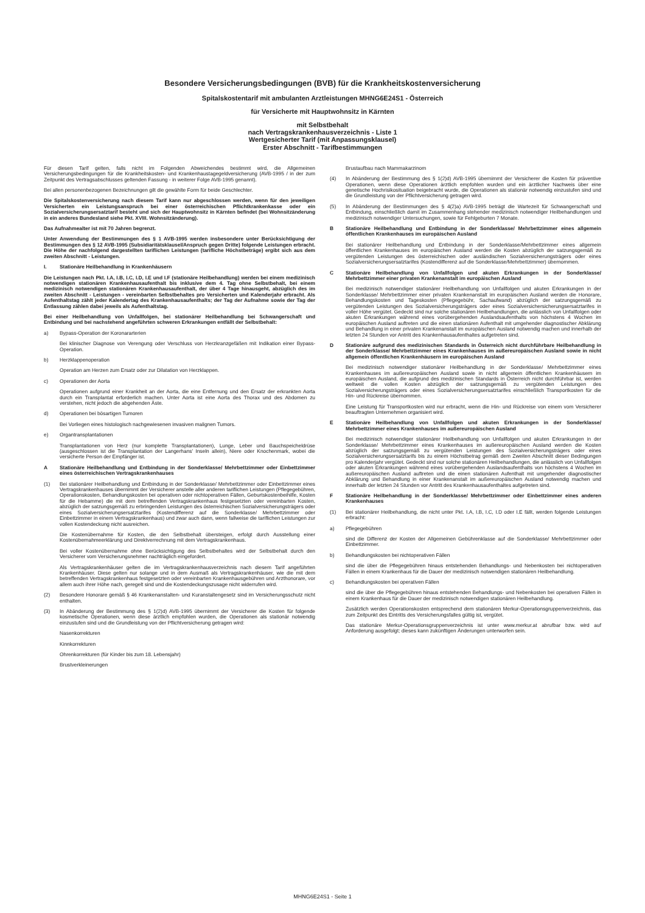Besondere Versicherungsbedingungen (BVB) für die Krankheitskostenversicherung
Spitalskostentarif mit ambulanten Arztleistungen MHNG6E24S1 - Österreich
für Versicherte mit Hauptwohnsitz in Kärnten
mit Selbstbehalt
nach Vertragskrankenhausverzeichnis - Liste 1
Wertgesicherter Tarif (mit Anpassungsklausel)
Erster Abschnitt - Tarifbestimmungen
Für diesen Tarif gelten, falls nicht im Folgenden Abweichendes bestimmt wird, die Allgemeinen Versicherungsbedingungen für die Krankheitskosten- und Krankenhaustagegeldversicherung (AVB-1995 / in der zum Zeitpunkt des Vertragsabschlusses geltenden Fassung - in weiterer Folge AVB-1995 genannt).
Bei allen personenbezogenen Bezeichnungen gilt die gewählte Form für beide Geschlechter.
Die Spitalskostenversicherung nach diesem Tarif kann nur abgeschlossen werden, wenn für den jeweiligen Versicherten ein Leistungsanspruch bei einer österreichischen Pflichtkrankenkasse oder ein Sozialversicherungsersatztarif besteht und sich der Hauptwohnsitz in Kärnten befindet (bei Wohnsitzänderung in ein anderes Bundesland siehe Pkt. XVIII. Wohnsitzänderung).
Das Aufnahmealter ist mit 70 Jahren begrenzt.
Unter Anwendung der Bestimmungen des § 1 AVB-1995 werden insbesondere unter Berücksichtigung der Bestimmungen des § 12 AVB-1995 (Subsidiaritätsklausel/Anspruch gegen Dritte) folgende Leistungen erbracht. Die Höhe der nachfolgend dargestellten tariflichen Leistungen (tarifliche Höchstbeträge) ergibt sich aus dem zweiten Abschnitt - Leistungen.
I. Stationäre Heilbehandlung in Krankenhäusern
Die Leistungen nach Pkt. I.A, I.B, I.C, I.D, I.E und I.F (stationäre Heilbehandlung) werden bei einem medizinisch notwendigen stationären Krankenhausaufenthalt bis inklusive dem 4. Tag ohne Selbstbehalt, bei einem medizinisch notwendigen stationären Krankenhausaufenthalt, der über 4 Tage hinausgeht, abzüglich des im zweiten Abschnitt - Leistungen - vereinbarten Selbstbehaltes pro Versicherten und Kalenderjahr erbracht. Als Aufenthaltstag zählt jeder Kalendertag des Krankenhausaufenthalts; der Tag der Aufnahme sowie der Tag der Entlassung zählen dabei jeweils als Aufenthaltstag.
Bei einer Heilbehandlung von Unfallfolgen, bei stationärer Heilbehandlung bei Schwangerschaft und Entbindung und bei nachstehend angeführten schweren Erkrankungen entfällt der Selbstbehalt:
a) Bypass-Operation der Koronararterien
Bei klinischer Diagnose von Verengung oder Verschluss von Herzkranzgefäßen mit Indikation einer Bypass-Operation.
b) Herzklappenoperation
Operation am Herzen zum Ersatz oder zur Dilatation von Herzklappen.
c) Operationen der Aorta
Operationen aufgrund einer Krankheit an der Aorta, die eine Entfernung und den Ersatz der erkrankten Aorta durch ein Transplantat erforderlich machen. Unter Aorta ist eine Aorta des Thorax und des Abdomen zu verstehen, nicht jedoch die abgehenden Äste.
d) Operationen bei bösartigen Tumoren
Bei Vorliegen eines histologisch nachgewiesenen invasiven malignen Tumors.
e) Organtransplantationen
Transplantationen von Herz (nur komplette Transplantationen), Lunge, Leber und Bauchspeicheldrüse (ausgeschlossen ist die Transplantation der Langerhans' Inseln allein), Niere oder Knochenmark, wobei die versicherte Person der Empfänger ist.
A Stationäre Heilbehandlung und Entbindung in der Sonderklasse/ Mehrbettzimmer oder Einbettzimmer eines österreichischen Vertragskrankenhauses
(1) Bei stationärer Heilbehandlung und Entbindung in der Sonderklasse/ Mehrbettzimmer oder Einbettzimmer eines Vertragskrankenhauses übernimmt der Versicherer anstelle aller anderen tariflichen Leistungen (Pflegegebühren, Operationskosten, Behandlungskosten bei operativen oder nichtoperativen Fällen, Geburtskostenbeihilfe, Kosten für die Hebamme) die mit dem betreffenden Vertragskrankenhaus festgesetzten oder vereinbarten Kosten, abzüglich der satzungsgemäß zu erbringenden Leistungen des österreichischen Sozialversicherungsträgers oder eines Sozialversicherungsersatztarifes (Kostendifferenz auf die Sonderklasse/ Mehrbettzimmer oder Einbettzimmer in einem Vertragskrankenhaus) und zwar auch dann, wenn fallweise die tariflichen Leistungen zur vollen Kostendeckung nicht ausreichen.
Die Kostenübernahme für Kosten, die den Selbstbehalt übersteigen, erfolgt durch Ausstellung einer Kostenübernahmeerklärung und Direktverrechnung mit dem Vertragskrankenhaus.
Bei voller Kostenübernahme ohne Berücksichtigung des Selbstbehaltes wird der Selbstbehalt durch den Versicherer vom Versicherungsnehmer nachträglich eingefordert.
Als Vertragskrankenhäuser gelten die im Vertragskrankenhausverzeichnis nach diesem Tarif angeführten Krankenhäuser. Diese gelten nur solange und in dem Ausmaß als Vertragskrankenhäuser, wie die mit dem betreffenden Vertragskrankenhaus festgesetzten oder vereinbarten Krankenhausgebühren und Arzthonorare, vor allem auch ihrer Höhe nach, geregelt sind und die Kostendeckungszusage nicht widerrufen wird.
(2) Besondere Honorare gemäß § 46 Krankenanstalten- und Kuranstaltengesetz sind im Versicherungsschutz nicht enthalten.
(3) In Abänderung der Bestimmung des § 1(2)d) AVB-1995 übernimmt der Versicherer die Kosten für folgende kosmetische Operationen, wenn diese ärztlich empfohlen wurden, die Operationen als stationär notwendig einzustufen sind und die Grundleistung von der Pflichtversicherung getragen wird:
Nasenkorrekturen
Kinnkorrekturen
Ohrenkorrekturen (für Kinder bis zum 18. Lebensjahr)
Brustverkleinerungen
Brustaufbau nach Mammakarzinom
(4) In Abänderung der Bestimmung des § 1(2)d) AVB-1995 übernimmt der Versicherer die Kosten für präventive Operationen, wenn diese Operationen ärztlich empfohlen wurden und ein ärztlicher Nachweis über eine genetische Hochrisikosituation beigebracht wurde, die Operationen als stationär notwendig einzustufen sind und die Grundleistung von der Pflichtversicherung getragen wird.
(5) In Abänderung der Bestimmungen des § 4(2)a) AVB-1995 beträgt die Wartezeit für Schwangerschaft und Entbindung, einschließlich damit im Zusammenhang stehender medizinisch notwendiger Heilbehandlungen und medizinisch notwendiger Untersuchungen, sowie für Fehlgeburten 7 Monate.
B Stationäre Heilbehandlung und Entbindung in der Sonderklasse/ Mehrbettzimmer eines allgemein öffentlichen Krankenhauses im europäischen Ausland
Bei stationärer Heilbehandlung und Entbindung in der Sonderklasse/Mehrbettzimmer eines allgemein öffentlichen Krankenhauses im europäischen Ausland werden die Kosten abzüglich der satzungsgemäß zu vergütenden Leistungen des österreichischen oder ausländischen Sozialversicherungsträgers oder eines Sozialversicherungsersatztarifes (Kostendifferenz auf die Sonderklasse/Mehrbettzimmer) übernommen.
C Stationäre Heilbehandlung von Unfallfolgen und akuten Erkrankungen in der Sonderklasse/ Mehrbettzimmer einer privaten Krankenanstalt im europäischen Ausland
Bei medizinisch notwendiger stationärer Heilbehandlung von Unfallfolgen und akuten Erkrankungen in der Sonderklasse/ Mehrbettzimmer einer privaten Krankenanstalt im europäischen Ausland werden die Honorare, Behandlungskosten und Tageskosten (Pflegegebühr, Sachaufwand) abzüglich der satzungsgemäß zu vergütenden Leistungen des Sozialversicherungsträgers oder eines Sozialversichersicherungsersatztarifes in voller Höhe vergütet. Gedeckt sind nur solche stationären Heilbehandlungen, die anlässlich von Unfallfolgen oder akuten Erkrankungen während eines vorübergehenden Auslandsaufenthalts von höchstens 4 Wochen im europäischen Ausland auftreten und die einen stationären Aufenthalt mit umgehender diagnostischer Abklärung und Behandlung in einer privaten Krankenanstalt im europäischen Ausland notwendig machen und innerhalb der letzten 24 Stunden vor Antritt des Krankenhausaufenthaltes aufgetreten sind.
D Stationäre aufgrund des medizinischen Standards in Österreich nicht durchführbare Heilbehandlung in der Sonderklasse/ Mehrbettzimmer eines Krankenhauses im außereuropäischen Ausland sowie in nicht allgemein öffentlichen Krankenhäusern im europäischen Ausland
Bei medizinisch notwendiger stationärer Heilbehandlung in der Sonderklasse/ Mehrbettzimmer eines Krankenhauses im außereuropäischen Ausland sowie in nicht allgemein öffentlichen Krankenhäusern im europäischen Ausland, die aufgrund des medizinischen Standards in Österreich nicht durchführbar ist, werden weltweit die vollen Kosten abzüglich der satzungsgemäß zu vergütenden Leistungen des Sozialversicherungsträgers oder eines Sozialversicherungsersatztarifes einschließlich Transportkosten für die Hin- und Rückreise übernommen.
Eine Leistung für Transportkosten wird nur erbracht, wenn die Hin- und Rückreise von einem vom Versicherer beauftragten Unternehmen organisiert wird.
E Stationäre Heilbehandlung von Unfallfolgen und akuten Erkrankungen in der Sonderklasse/ Mehrbettzimmer eines Krankenhauses im außereuropäischen Ausland
Bei medizinisch notwendiger stationärer Heilbehandlung von Unfallfolgen und akuten Erkrankungen in der Sonderklasse/ Mehrbettzimmer eines Krankenhauses im außereuropäischen Ausland werden die Kosten abzüglich der satzungsgemäß zu vergütenden Leistungen des Sozialversicherungsträgers oder eines Sozialversicherungsersatztarifs bis zu einem Höchstbetrag gemäß dem Zweiten Abschnitt dieser Bedingungen pro Kalenderjahr vergütet. Gedeckt sind nur solche stationären Heilbehandlungen, die anlässlich von Unfallfolgen oder akuten Erkrankungen während eines vorübergehenden Auslandsaufenthalts von höchstens 4 Wochen im außereuropäischen Ausland auftreten und die einen stationären Aufenthalt mit umgehender diagnostischer Abklärung und Behandlung in einer Krankenanstalt im außereuropäischen Ausland notwendig machen und innerhalb der letzten 24 Stunden vor Antritt des Krankenhausaufenthaltes aufgetreten sind.
F Stationäre Heilbehandlung in der Sonderklasse/ Mehrbettzimmer oder Einbettzimmer eines anderen Krankenhauses
(1) Bei stationärer Heilbehandlung, die nicht unter Pkt. I.A, I.B, I.C, I.D oder I.E fällt, werden folgende Leistungen erbracht:
a) Pflegegebühren
sind die Differenz der Kosten der Allgemeinen Gebührenklasse auf die Sonderklasse/ Mehrbettzimmer oder Einbettzimmer.
b) Behandlungskosten bei nichtoperativen Fällen
sind die über die Pflegegebühren hinaus entstehenden Behandlungs- und Nebenkosten bei nichtoperativen Fällen in einem Krankenhaus für die Dauer der medizinisch notwendigen stationären Heilbehandlung.
c) Behandlungskosten bei operativen Fällen
sind die über die Pflegegebühren hinaus entstehenden Behandlungs- und Nebenkosten bei operativen Fällen in einem Krankenhaus für die Dauer der medizinisch notwendigen stationären Heilbehandlung.
Zusätzlich werden Operationskosten entsprechend dem stationären Merkur-Operationsgruppenverzeichnis, das zum Zeitpunkt des Eintritts des Versicherungsfalles gültig ist, vergütet.
Das stationäre Merkur-Operationsgruppenverzeichnis ist unter www.merkur.at abrufbar bzw. wird auf Anforderung ausgefolgt; dieses kann zukünftigen Änderungen unterworfen sein.
MHNG6E24S1 - Seite 1